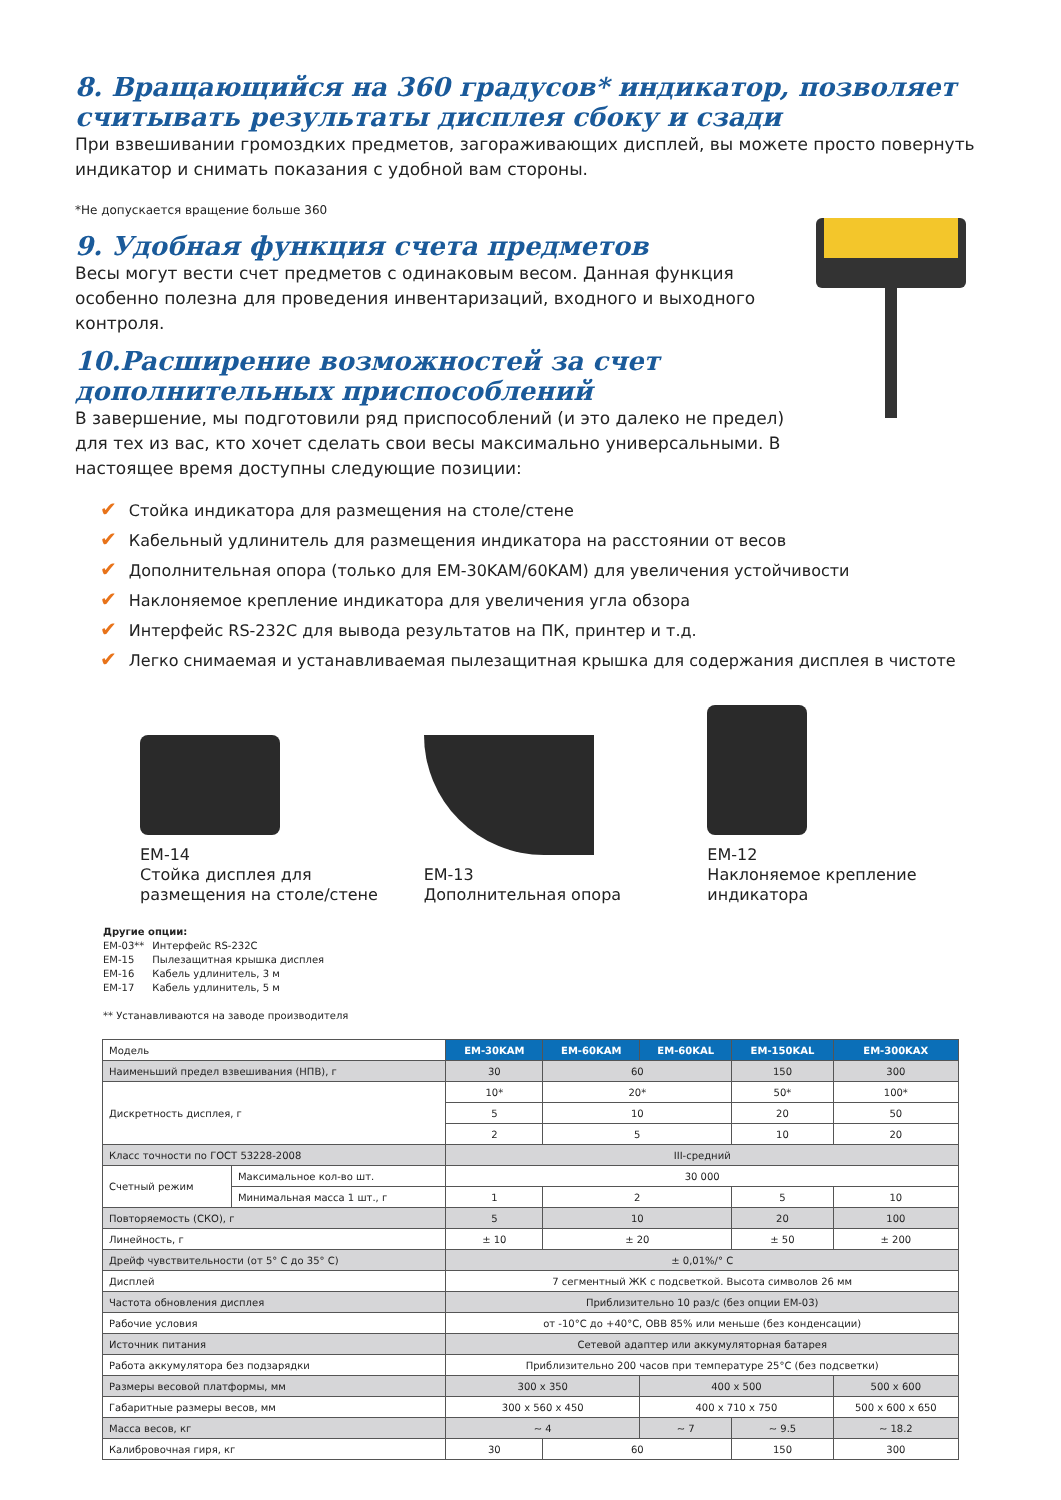8. Вращающийся на 360 градусов* индикатор, позволяет считывать результаты дисплея сбоку и сзади
При взвешивании громоздких предметов, загораживающих дисплей, вы можете просто повернуть индикатор и снимать показания с удобной вам стороны.
*Не допускается вращение больше 360
9. Удобная функция счета предметов
Весы могут вести счет предметов с одинаковым весом. Данная функция особенно полезна для проведения инвентаризаций, входного и выходного контроля.
10.Расширение возможностей за счет
дополнительных приспособлений
В завершение, мы подготовили ряд приспособлений (и это далеко не предел) для тех из вас, кто хочет сделать свои весы максимально универсальными. В настоящее время доступны следующие позиции:
✔ Стойка индикатора для размещения на столе/стене
✔ Кабельный удлинитель для размещения индикатора на расстоянии от весов
✔ Дополнительная опора (только для EM-30KAM/60KAM) для увеличения устойчивости
✔ Наклоняемое крепление индикатора для увеличения угла обзора
✔ Интерфейс RS-232C для вывода результатов на ПК, принтер и т.д.
✔ Легко снимаемая и устанавливаемая пылезащитная крышка для содержания дисплея в чистоте
EM-14
Стойка дисплея для
размещения на столе/стене
EM-13
Дополнительная опора
EM-12
Наклоняемое крепление индикатора
Другие опции:
| EM-03** | Интерфейс RS-232C |
| EM-15 | Пылезащитная крышка дисплея |
| EM-16 | Кабель удлинитель, 3 м |
| EM-17 | Кабель удлинитель, 5 м |
** Устанавливаются на заводе производителя
| Модель | | EM-30KAM | EM-60KAM | EM-60KAL | EM-150KAL | EM-300KAX |
| Наименьший предел взвешивания (НПВ), г | | 30 | 60 | | 150 | 300 |
| Дискретность дисплея, г | | 10* | 20* | | 50* | 100* |
| | | 5 | 10 | | 20 | 50 |
| | | 2 | 5 | | 10 | 20 |
| Класс точности по ГОСТ 53228-2008 | | III-средний | | | | |
| Счетный режим | Максимальное кол-во шт. | 30 000 | | | | |
| | Минимальная масса 1 шт., г | 1 | 2 | | 5 | 10 |
| Повторяемость (СКО), г | | 5 | 10 | | 20 | 100 |
| Линейность, г | | ± 10 | ± 20 | | ± 50 | ± 200 |
| Дрейф чувствительности (от 5° C до 35° C) | | ± 0,01%/° C | | | | |
| Дисплей | | 7 сегментный ЖК с подсветкой. Высота символов 26 мм | | | | |
| Частота обновления дисплея | | Приблизительно 10 раз/с (без опции EM-03) | | | | |
| Рабочие условия | | от -10°C до +40°C, ОВВ 85% или меньше (без конденсации) | | | | |
| Источник питания | | Сетевой адаптер или аккумуляторная батарея | | | | |
| Работа аккумулятора без подзарядки | | Приблизительно 200 часов при температуре 25°C (без подсветки) | | | | |
| Размеры весовой платформы, мм | | 300 x 350 | | 400 x 500 | | 500 x 600 |
| Габаритные размеры весов, мм | | 300 x 560 x 450 | | 400 x 710 x 750 | | 500 x 600 x 650 |
| Масса весов, кг | | ~ 4 | | ~ 7 | ~ 9.5 | ~ 18.2 |
| Калибровочная гиря, кг | | 30 | 60 | | 150 | 300 |